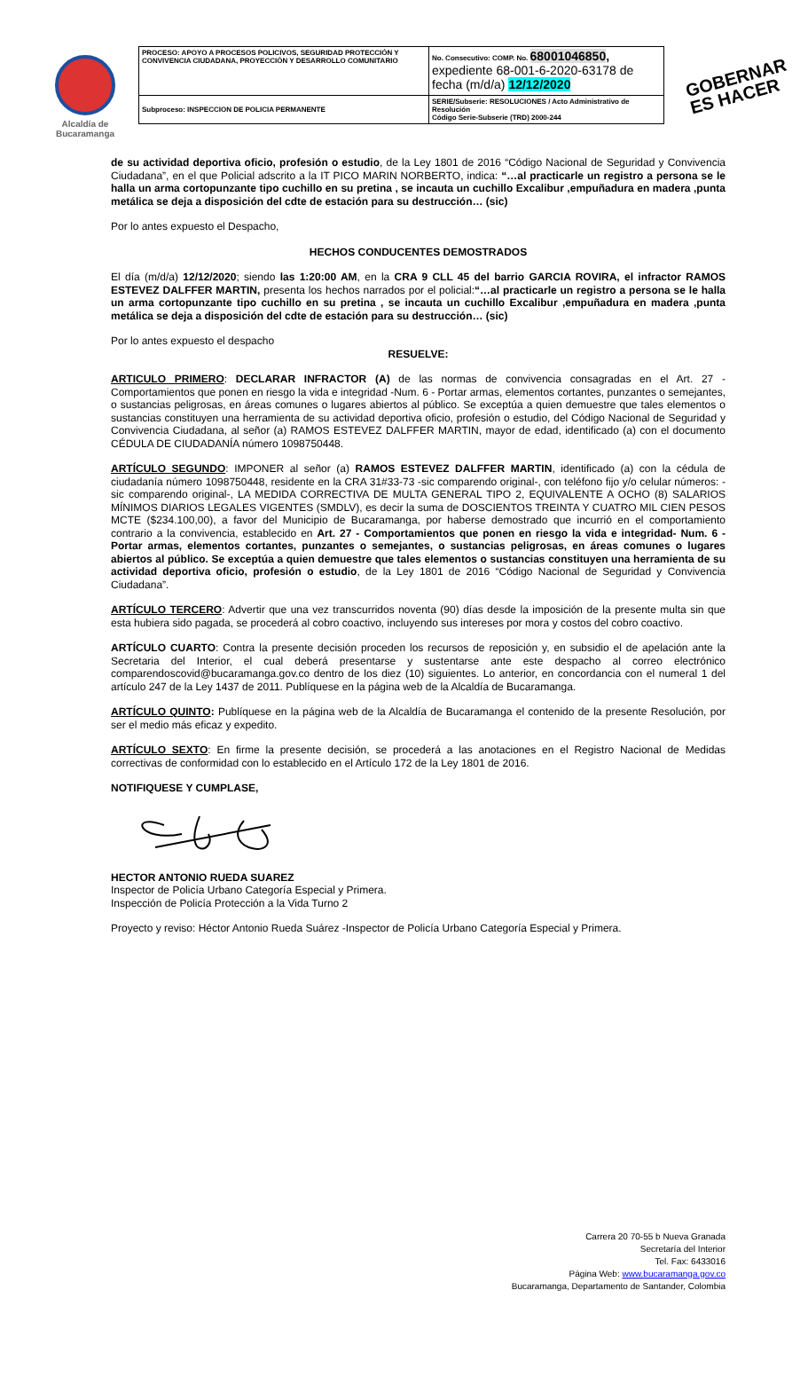Alcaldía de
Bucaramanga
| PROCESO: APOYO A PROCESOS POLICIVOS, SEGURIDAD PROTECCIÓN Y CONVIVENCIA CIUDADANA, PROYECCIÓN Y DESARROLLO COMUNITARIO | No. Consecutivo: COMP. No. 68001046850 , expediente 68-001-6-2020-63178 de fecha (m/d/a) 12/12/2020 |
| Subproceso: INSPECCION DE POLICIA PERMANENTE | SERIE/Subserie: RESOLUCIONES / Acto Administrativo de Resolución Código Serie-Subserie (TRD) 2000-244 |
GOBERNAR
ES HACER
de su actividad deportiva oficio, profesión o estudio, de la Ley 1801 de 2016 “Código Nacional de Seguridad y Convivencia Ciudadana”, en el que Policial adscrito a la IT PICO MARIN NORBERTO, indica: “…al practicarle un registro a persona se le halla un arma cortopunzante tipo cuchillo en su pretina , se incauta un cuchillo Excalibur ,empuñadura en madera ,punta metálica se deja a disposición del cdte de estación para su destrucción… (sic)
Por lo antes expuesto el Despacho,
HECHOS CONDUCENTES DEMOSTRADOS
El día (m/d/a) 12/12/2020; siendo las 1:20:00 AM, en la CRA 9 CLL 45 del barrio GARCIA ROVIRA, el infractor RAMOS ESTEVEZ DALFFER MARTIN, presenta los hechos narrados por el policial:“…al practicarle un registro a persona se le halla un arma cortopunzante tipo cuchillo en su pretina , se incauta un cuchillo Excalibur ,empuñadura en madera ,punta metálica se deja a disposición del cdte de estación para su destrucción… (sic)
Por lo antes expuesto el despacho
RESUELVE:
ARTICULO PRIMERO: DECLARAR INFRACTOR (A) de las normas de convivencia consagradas en el Art. 27 - Comportamientos que ponen en riesgo la vida e integridad -Num. 6 - Portar armas, elementos cortantes, punzantes o semejantes, o sustancias peligrosas, en áreas comunes o lugares abiertos al público. Se exceptúa a quien demuestre que tales elementos o sustancias constituyen una herramienta de su actividad deportiva oficio, profesión o estudio, del Código Nacional de Seguridad y Convivencia Ciudadana, al señor (a) RAMOS ESTEVEZ DALFFER MARTIN, mayor de edad, identificado (a) con el documento CÉDULA DE CIUDADANÍA número 1098750448.
ARTÍCULO SEGUNDO: IMPONER al señor (a) RAMOS ESTEVEZ DALFFER MARTIN, identificado (a) con la cédula de ciudadanía número 1098750448, residente en la CRA 31#33-73 -sic comparendo original-, con teléfono fijo y/o celular números: -sic comparendo original-, LA MEDIDA CORRECTIVA DE MULTA GENERAL TIPO 2, EQUIVALENTE A OCHO (8) SALARIOS MÍNIMOS DIARIOS LEGALES VIGENTES (SMDLV), es decir la suma de DOSCIENTOS TREINTA Y CUATRO MIL CIEN PESOS MCTE ($234.100,00), a favor del Municipio de Bucaramanga, por haberse demostrado que incurrió en el comportamiento contrario a la convivencia, establecido en Art. 27 - Comportamientos que ponen en riesgo la vida e integridad- Num. 6 - Portar armas, elementos cortantes, punzantes o semejantes, o sustancias peligrosas, en áreas comunes o lugares abiertos al público. Se exceptúa a quien demuestre que tales elementos o sustancias constituyen una herramienta de su actividad deportiva oficio, profesión o estudio, de la Ley 1801 de 2016 “Código Nacional de Seguridad y Convivencia Ciudadana”.
ARTÍCULO TERCERO: Advertir que una vez transcurridos noventa (90) días desde la imposición de la presente multa sin que esta hubiera sido pagada, se procederá al cobro coactivo, incluyendo sus intereses por mora y costos del cobro coactivo.
ARTÍCULO CUARTO: Contra la presente decisión proceden los recursos de reposición y, en subsidio el de apelación ante la Secretaria del Interior, el cual deberá presentarse y sustentarse ante este despacho al correo electrónico comparendoscovid@bucaramanga.gov.co dentro de los diez (10) siguientes. Lo anterior, en concordancia con el numeral 1 del artículo 247 de la Ley 1437 de 2011. Publíquese en la página web de la Alcaldía de Bucaramanga.
ARTÍCULO QUINTO: Publíquese en la página web de la Alcaldía de Bucaramanga el contenido de la presente Resolución, por ser el medio más eficaz y expedito.
ARTÍCULO SEXTO: En firme la presente decisión, se procederá a las anotaciones en el Registro Nacional de Medidas correctivas de conformidad con lo establecido en el Artículo 172 de la Ley 1801 de 2016.
NOTIFIQUESE Y CUMPLASE,
HECTOR ANTONIO RUEDA SUAREZ
Inspector de Policía Urbano Categoría Especial y Primera.
Inspección de Policía Protección a la Vida Turno 2
Proyecto y reviso: Héctor Antonio Rueda Suárez -Inspector de Policía Urbano Categoría Especial y Primera.
Carrera 20 70-55 b Nueva Granada
Secretaría del Interior
Tel. Fax: 6433016
Página Web: www.bucaramanga.gov.co
Bucaramanga, Departamento de Santander, Colombia